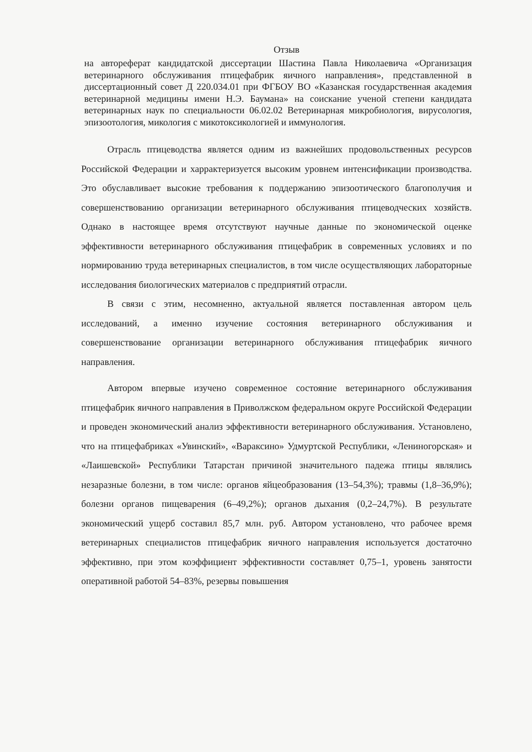Отзыв
на автореферат кандидатской диссертации Шастина Павла Николаевича «Организация ветеринарного обслуживания птицефабрик яичного направления», представленной в диссертационный совет Д 220.034.01 при ФГБОУ ВО «Казанская государственная академия ветеринарной медицины имени Н.Э. Баумана» на соискание ученой степени кандидата ветеринарных наук по специальности 06.02.02 Ветеринарная микробиология, вирусология, эпизоотология, микология с микотоксикологией и иммунология.
Отрасль птицеводства является одним из важнейших продовольственных ресурсов Российской Федерации и харрактеризуется высоким уровнем интенсификации производства. Это обуславливает высокие требования к поддержанию эпизоотического благополучия и совершенствованию организации ветеринарного обслуживания птицеводческих хозяйств. Однако в настоящее время отсутствуют научные данные по экономической оценке эффективности ветеринарного обслуживания птицефабрик в современных условиях и по нормированию труда ветеринарных специалистов, в том числе осуществляющих лабораторные исследования биологических материалов с предприятий отрасли.
В связи с этим, несомненно, актуальной является поставленная автором цель исследований, а именно изучение состояния ветеринарного обслуживания и совершенствование организации ветеринарного обслуживания птицефабрик яичного направления.
Автором впервые изучено современное состояние ветеринарного обслуживания птицефабрик яичного направления в Приволжском федеральном округе Российской Федерации и проведен экономический анализ эффективности ветеринарного обслуживания. Установлено, что на птицефабриках «Увинский», «Вараксино» Удмуртской Республики, «Лениногорская» и «Лаишевской» Республики Татарстан причиной значительного падежа птицы являлись незаразные болезни, в том числе: органов яйцеобразования (13–54,3%); травмы (1,8–36,9%); болезни органов пищеварения (6–49,2%); органов дыхания (0,2–24,7%). В результате экономический ущерб составил 85,7 млн. руб. Автором установлено, что рабочее время ветеринарных специалистов птицефабрик яичного направления используется достаточно эффективно, при этом коэффициент эффективности составляет 0,75–1, уровень занятости оперативной работой 54–83%, резервы повышения